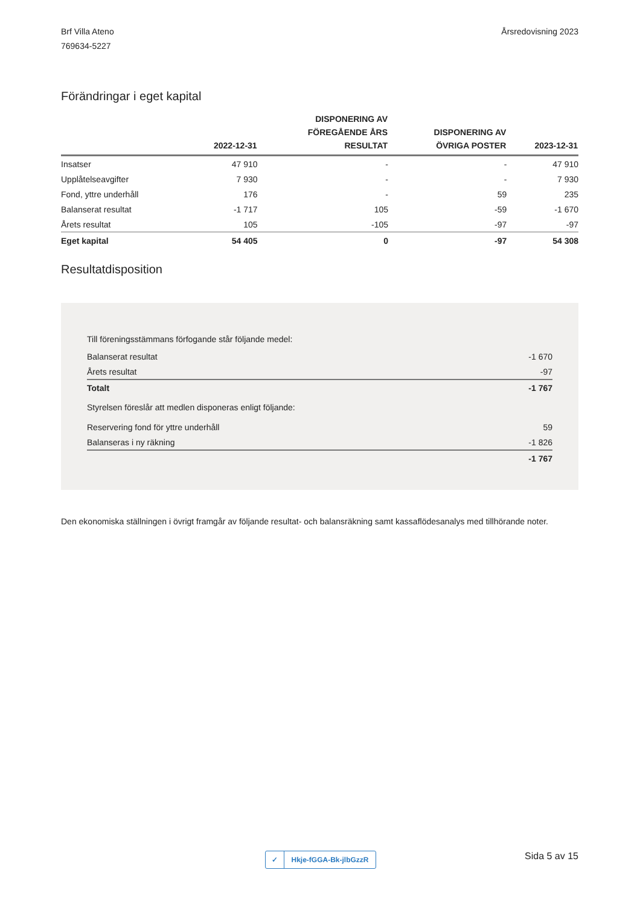Brf Villa Ateno
769634-5227
Årsredovisning 2023
Förändringar i eget kapital
| | 2022-12-31 | DISPONERING AV FÖREGÅENDE ÅRS RESULTAT | DISPONERING AV ÖVRIGA POSTER | 2023-12-31 |
| --- | --- | --- | --- | --- |
| Insatser | 47 910 | - | - | 47 910 |
| Upplåtelseavgifter | 7 930 | - | - | 7 930 |
| Fond, yttre underhåll | 176 | - | 59 | 235 |
| Balanserat resultat | -1 717 | 105 | -59 | -1 670 |
| Årets resultat | 105 | -105 | -97 | -97 |
| Eget kapital | 54 405 | 0 | -97 | 54 308 |
Resultatdisposition
| Till föreningsstämmans förfogande står följande medel: | |
| Balanserat resultat | -1 670 |
| Årets resultat | -97 |
| Totalt | -1 767 |
| Styrelsen föreslår att medlen disponeras enligt följande: | |
| Reservering fond för yttre underhåll | 59 |
| Balanseras i ny räkning | -1 826 |
| | -1 767 |
Den ekonomiska ställningen i övrigt framgår av följande resultat- och balansräkning samt kassaflödesanalys med tillhörande noter.
✓ Hkje-fGGA-Bk-jlbGzzR
Sida 5 av 15